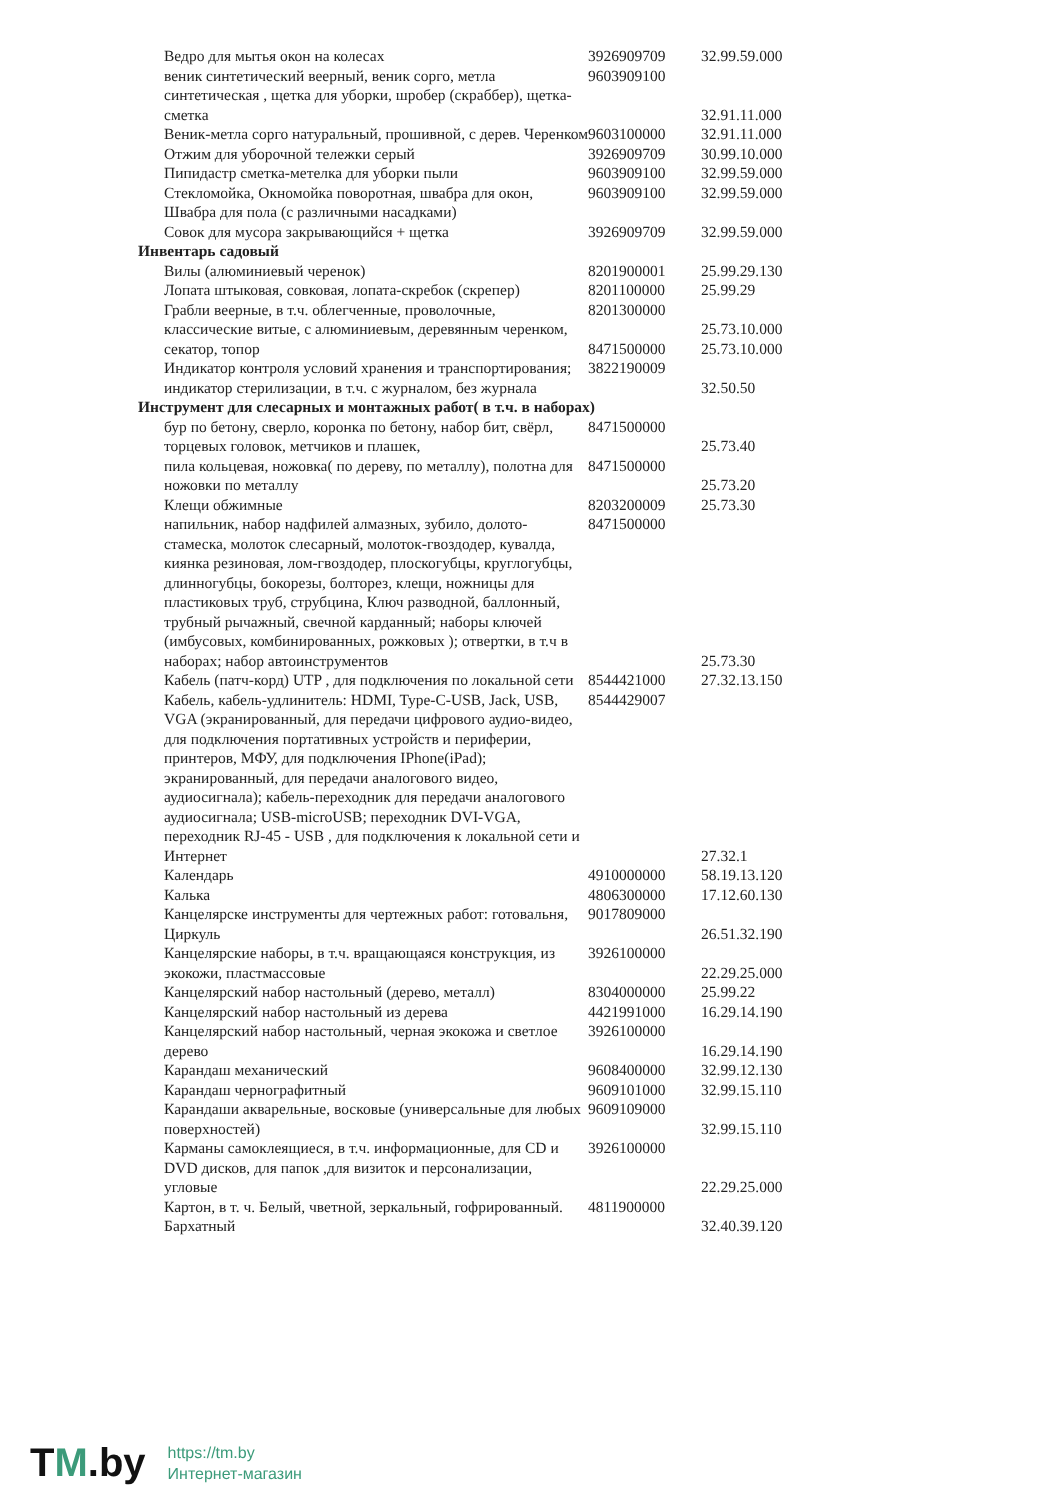| Ведро для мытья окон на колесах | 3926909709 | 32.99.59.000 |
| веник синтетический веерный, веник сорго, метла синтетическая , щетка для уборки, шробер (скраббер), щетка-сметка | 9603909100 | 32.91.11.000 |
| Веник-метла сорго натуральный, прошивной, с дерев. Черенком | 9603100000 | 32.91.11.000 |
| Отжим для уборочной тележки серый | 3926909709 | 30.99.10.000 |
| Пипидастр сметка-метелка для уборки пыли | 9603909100 | 32.99.59.000 |
| Стекломойка, Окномойка поворотная, швабра для окон, Швабра для пола (с различными насадками) | 9603909100 | 32.99.59.000 |
| Совок для мусора закрывающийся + щетка | 3926909709 | 32.99.59.000 |
| Инвентарь садовый | | |
| Вилы (алюминиевый черенок) | 8201900001 | 25.99.29.130 |
| Лопата штыковая, совковая, лопата-скребок (скрепер) | 8201100000 | 25.99.29 |
| Грабли веерные, в т.ч. облегченные, проволочные, классические витые, с алюминиевым, деревянным черенком, | 8201300000 | 25.73.10.000 |
| секатор, топор | 8471500000 | 25.73.10.000 |
| Индикатор контроля условий хранения и транспортирования; индикатор стерилизации, в т.ч. с журналом, без журнала | 3822190009 | 32.50.50 |
| Инструмент для слесарных и монтажных работ( в т.ч. в наборах) | | |
| бур по бетону, сверло, коронка по бетону, набор бит, свёрл, торцевых головок, метчиков и плашек, | 8471500000 | 25.73.40 |
| пила кольцевая, ножовка( по дереву, по металлу), полотна для ножовки по металлу | 8471500000 | 25.73.20 |
| Клещи обжимные | 8203200009 | 25.73.30 |
| напильник, набор надфилей алмазных, зубило, долото-стамеска, молоток слесарный, молоток-гвоздодер, кувалда, киянка резиновая, лом-гвоздодер, плоскогубцы, круглогубцы, длинногубцы, бокорезы, болторез, клещи, ножницы для пластиковых труб, струбцина, Ключ разводной, баллонный, трубный рычажный, свечной карданный; наборы ключей (имбусовых, комбинированных, рожковых ); отвертки, в т.ч в наборах; набор автоинструментов | 8471500000 | 25.73.30 |
| Кабель (патч-корд) UTP , для подключения по локальной сети | 8544421000 | 27.32.13.150 |
| Кабель, кабель-удлинитель: HDMI, Type-C-USB, Jack, USB, VGA (экранированный, для передачи цифрового аудио-видео, для подключения портативных устройств и периферии, принтеров, МФУ, для подключения IPhone(iPad); экранированный, для передачи аналогового видео, аудиосигнала); кабель-переходник для передачи аналогового аудиосигнала; USB-microUSB; переходник DVI-VGA, переходник RJ-45 - USB , для подключения к локальной сети и Интернет | 8544429007 | 27.32.1 |
| Календарь | 4910000000 | 58.19.13.120 |
| Калька | 4806300000 | 17.12.60.130 |
| Канцелярске инструменты для чертежных работ: готовальня, Циркуль | 9017809000 | 26.51.32.190 |
| Канцелярские наборы, в т.ч. вращающаяся конструкция, из экокожи, пластмассовые | 3926100000 | 22.29.25.000 |
| Канцелярский набор настольный (дерево, металл) | 8304000000 | 25.99.22 |
| Канцелярский набор настольный из дерева | 4421991000 | 16.29.14.190 |
| Канцелярский набор настольный, черная экокожа и светлое дерево | 3926100000 | 16.29.14.190 |
| Карандаш механический | 9608400000 | 32.99.12.130 |
| Карандаш чернографитный | 9609101000 | 32.99.15.110 |
| Карандаши акварельные, восковые (универсальные для любых поверхностей) | 9609109000 | 32.99.15.110 |
| Карманы самоклеящиеся, в т.ч. информационные, для CD и DVD дисков, для папок ,для визиток и персонализации, угловые | 3926100000 | 22.29.25.000 |
| Картон, в т. ч. Белый, чветной, зеркальный, гофрированный. Бархатный | 4811900000 | 32.40.39.120 |
TM.by
https://tm.by
Интернет-магазин